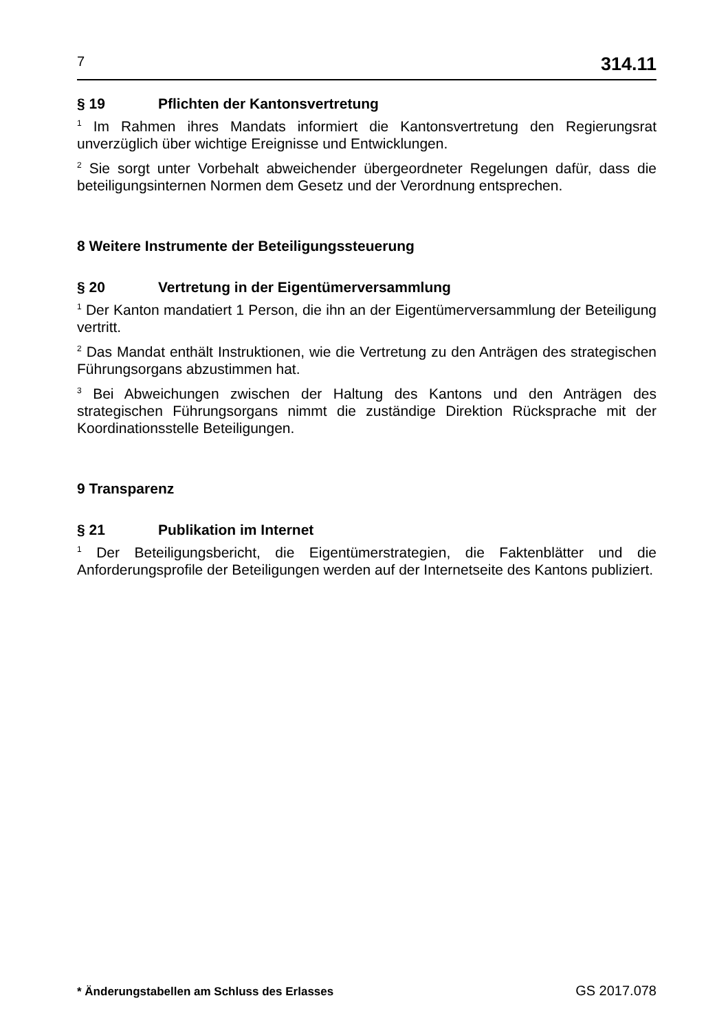7
314.11
§ 19 Pflichten der Kantonsvertretung
<sup>1</sup> Im Rahmen ihres Mandats informiert die Kantonsvertretung den Regierungs­rat unverzüglich über wichtige Ereignisse und Entwicklungen.
<sup>2</sup> Sie sorgt unter Vorbehalt abweichender übergeordneter Regelungen dafür, dass die beteiligungsinternen Normen dem Gesetz und der Verordnung ent­sprechen.
8 Weitere Instrumente der Beteiligungssteuerung
§ 20 Vertretung in der Eigentümerversammlung
<sup>1</sup> Der Kanton mandatiert 1 Person, die ihn an der Eigentümerversammlung der Beteiligung vertritt.
<sup>2</sup> Das Mandat enthält Instruktionen, wie die Vertretung zu den Anträgen des strategischen Führungsorgans abzustimmen hat.
<sup>3</sup> Bei Abweichungen zwischen der Haltung des Kantons und den Anträgen des strategischen Führungsorgans nimmt die zuständige Direktion Rücksprache mit der Koordinationsstelle Beteiligungen.
9 Transparenz
§ 21 Publikation im Internet
<sup>1</sup> Der Beteiligungsbericht, die Eigentümerstrategien, die Faktenblätter und die Anforderungsprofile der Beteiligungen werden auf der Internetseite des Kantons publiziert.
* Änderungstabellen am Schluss des Erlasses GS 2017.078